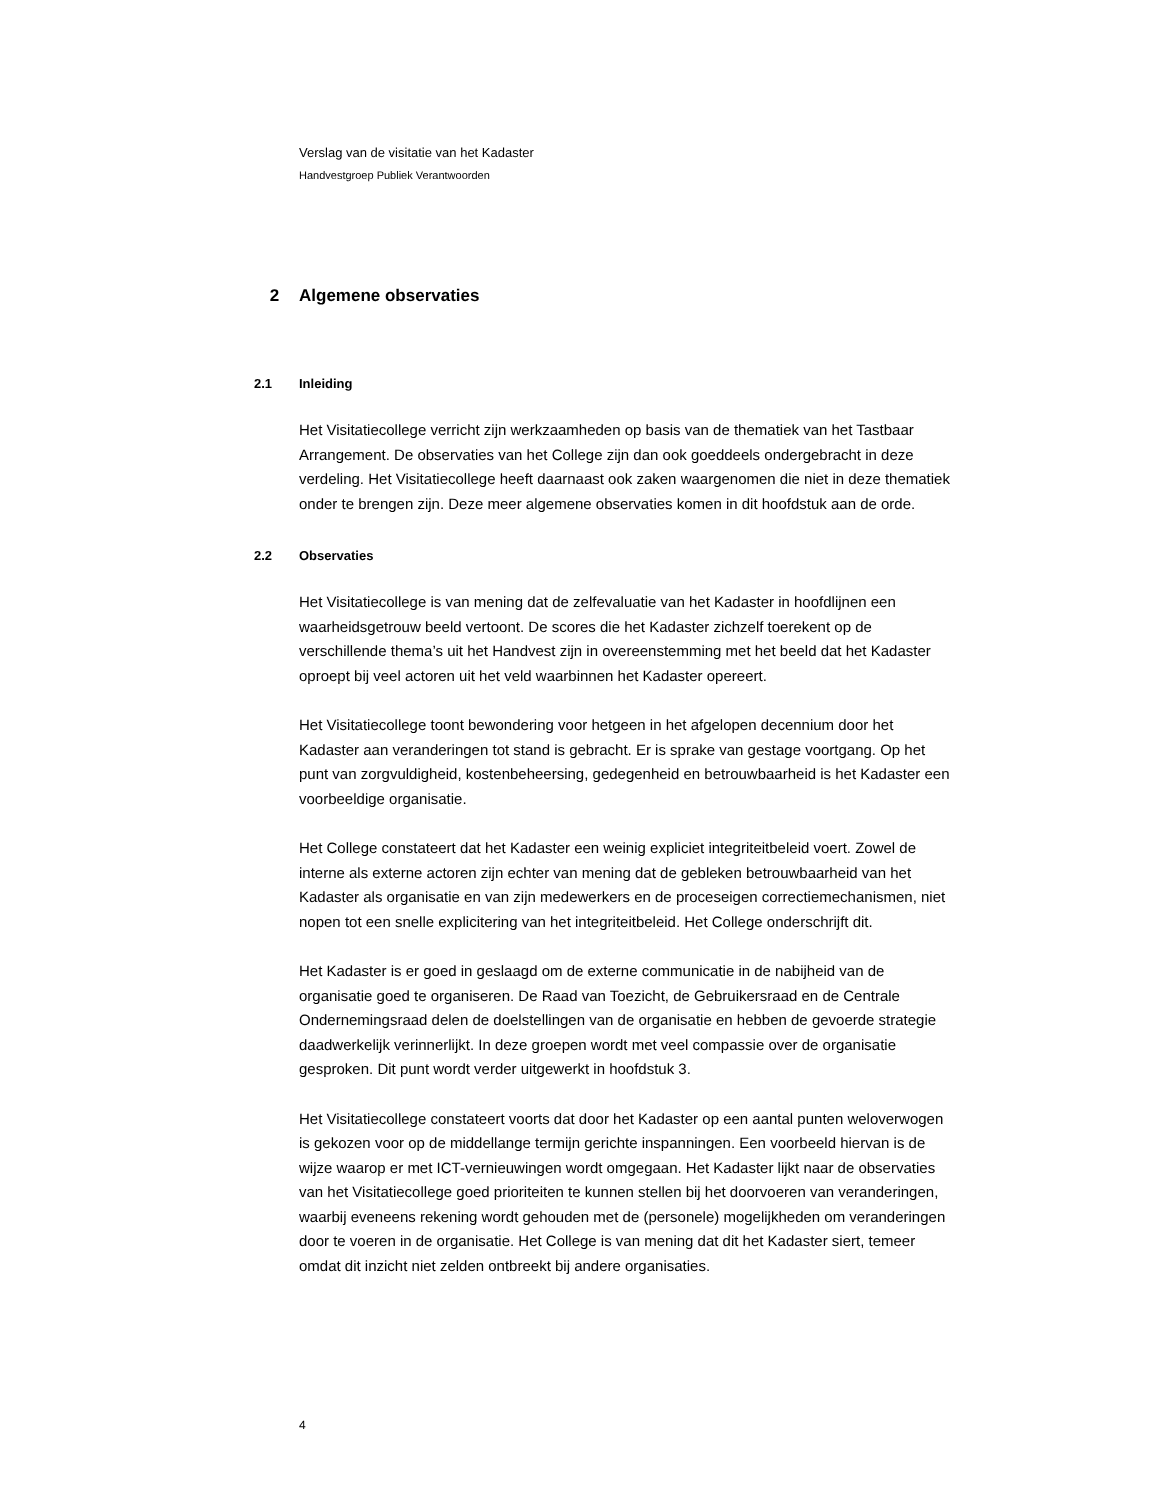Verslag van de visitatie van het Kadaster
Handvestgroep Publiek Verantwoorden
2 Algemene observaties
2.1 Inleiding
Het Visitatiecollege verricht zijn werkzaamheden op basis van de thematiek van het Tastbaar Arrangement. De observaties van het College zijn dan ook goeddeels ondergebracht in deze verdeling. Het Visitatiecollege heeft daarnaast ook zaken waargenomen die niet in deze thematiek onder te brengen zijn. Deze meer algemene observaties komen in dit hoofdstuk aan de orde.
2.2 Observaties
Het Visitatiecollege is van mening dat de zelfevaluatie van het Kadaster in hoofdlijnen een waarheidsgetrouw beeld vertoont. De scores die het Kadaster zichzelf toerekent op de verschillende thema’s uit het Handvest zijn in overeenstemming met het beeld dat het Kadaster oproept bij veel actoren uit het veld waarbinnen het Kadaster opereert.
Het Visitatiecollege toont bewondering voor hetgeen in het afgelopen decennium door het Kadaster aan veranderingen tot stand is gebracht. Er is sprake van gestage voortgang. Op het punt van zorgvuldigheid, kostenbeheersing, gedegenheid en betrouwbaarheid is het Kadaster een voorbeeldige organisatie.
Het College constateert dat het Kadaster een weinig expliciet integriteitbeleid voert. Zowel de interne als externe actoren zijn echter van mening dat de gebleken betrouwbaarheid van het Kadaster als organisatie en van zijn medewerkers en de proceseigen correctiemechanismen, niet nopen tot een snelle explicitering van het integriteitbeleid. Het College onderschrijft dit.
Het Kadaster is er goed in geslaagd om de externe communicatie in de nabijheid van de organisatie goed te organiseren. De Raad van Toezicht, de Gebruikersraad en de Centrale Ondernemingsraad delen de doelstellingen van de organisatie en hebben de gevoerde strategie daadwerkelijk verinnerlijkt. In deze groepen wordt met veel compassie over de organisatie gesproken. Dit punt wordt verder uitgewerkt in hoofdstuk 3.
Het Visitatiecollege constateert voorts dat door het Kadaster op een aantal punten weloverwogen is gekozen voor op de middellange termijn gerichte inspanningen. Een voorbeeld hiervan is de wijze waarop er met ICT-vernieuwingen wordt omgegaan. Het Kadaster lijkt naar de observaties van het Visitatiecollege goed prioriteiten te kunnen stellen bij het doorvoeren van veranderingen, waarbij eveneens rekening wordt gehouden met de (personele) mogelijkheden om veranderingen door te voeren in de organisatie. Het College is van mening dat dit het Kadaster siert, temeer omdat dit inzicht niet zelden ontbreekt bij andere organisaties.
4